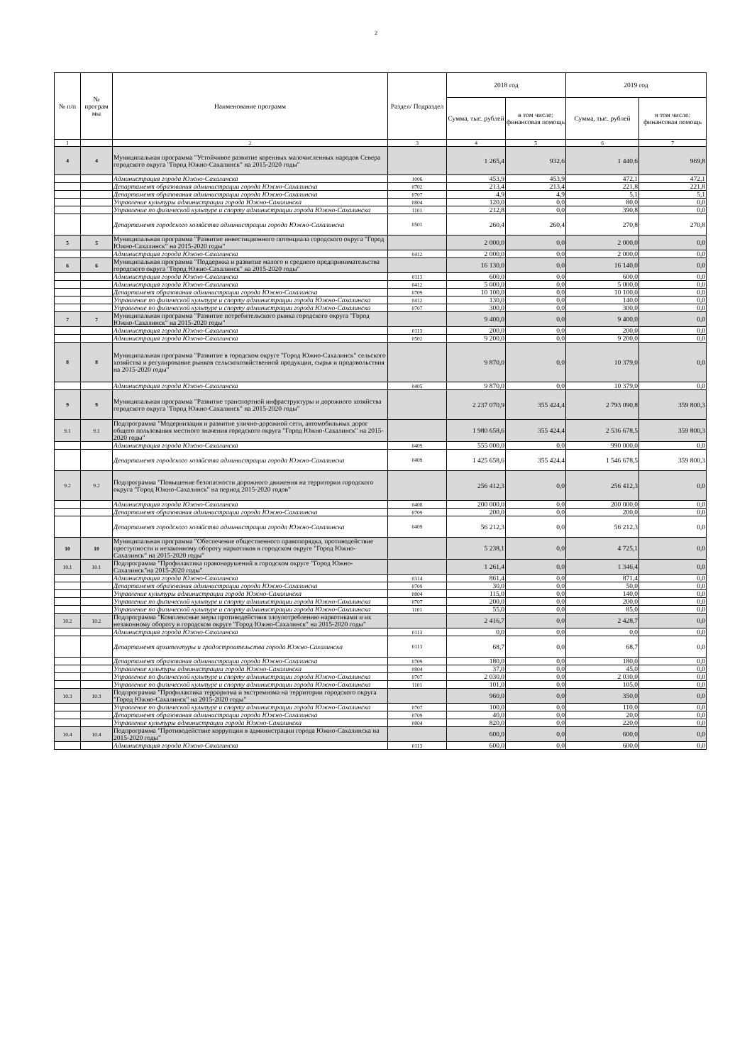2
| № п/п | № програм мы | Наименование программ | Раздел/ Подраздел | 2018 год | | 2019 год | |
| --- | --- | --- | --- | --- | --- | --- | --- |
| | | | | Сумма, тыс. рублей | в том числе: финансовая помощь | Сумма, тыс. рублей | в том числе: финансовая помощь |
| 1 | | 2 | 3 | 4 | 5 | 6 | 7 |
| 4 | 4 | Муниципальная программа "Устойчивое развитие коренных малочисленных народов Севера городского округа "Город Южно-Сахалинск" на 2015-2020 годы" | | 1 265,4 | 932,6 | 1 440,6 | 969,8 |
| | | Администрация города Южно-Сахалинска | 1006 | 453,9 | 453,9 | 472,1 | 472,1 |
| | | Департамент образования администрации города Южно-Сахалинска | 0702 | 213,4 | 213,4 | 221,8 | 221,8 |
| | | Департамент образования администрации города Южно-Сахалинска | 0707 | 4,9 | 4,9 | 5,1 | 5,1 |
| | | Управление культуры администрации города Южно-Сахалинска | 0804 | 120,0 | 0,0 | 80,0 | 0,0 |
| | | Управление по физической культуре и спорту администрации города Южно-Сахалинска | 1101 | 212,8 | 0,0 | 390,8 | 0,0 |
| | | Департамент городского хозяйства администрации города Южно-Сахалинска | 0501 | 260,4 | 260,4 | 270,8 | 270,8 |
| 5 | 5 | Муниципальная программа "Развитие инвестиционного потенциала городского округа "Город Южно-Сахалинск" на 2015-2020 годы" | | 2 000,0 | 0,0 | 2 000,0 | 0,0 |
| | | Администрация города Южно-Сахалинска | 0412 | 2 000,0 | 0,0 | 2 000,0 | 0,0 |
| 6 | 6 | Муниципальная программа "Поддержка и развитие малого и среднего предпринимательства городского округа "Город Южно-Сахалинск" на 2015-2020 годы" | | 16 130,0 | 0,0 | 16 140,0 | 0,0 |
| | | Администрация города Южно-Сахалинска | 0113 | 600,0 | 0,0 | 600,0 | 0,0 |
| | | Администрация города Южно-Сахалинска | 0412 | 5 000,0 | 0,0 | 5 000,0 | 0,0 |
| | | Департамент образования администрации города Южно-Сахалинска | 0709 | 10 100,0 | 0,0 | 10 100,0 | 0,0 |
| | | Управление по физической культуре и спорту администрации города Южно-Сахалинска | 0412 | 130,0 | 0,0 | 140,0 | 0,0 |
| | | Управление по физической культуре и спорту администрации города Южно-Сахалинска | 0707 | 300,0 | 0,0 | 300,0 | 0,0 |
| 7 | 7 | Муниципальная программа "Развитие потребительского рынка городского округа "Город Южно-Сахалинск" на 2015-2020 годы" | | 9 400,0 | 0,0 | 9 400,0 | 0,0 |
| | | Администрация города Южно-Сахалинска | 0113 | 200,0 | 0,0 | 200,0 | 0,0 |
| | | Администрация города Южно-Сахалинска | 0502 | 9 200,0 | 0,0 | 9 200,0 | 0,0 |
| 8 | 8 | Муниципальная программа "Развитие в городском округе "Город Южно-Сахалинск" сельского хозяйства и регулирование рынков сельскохозяйственной продукции, сырья и продовольствия на 2015-2020 годы" | | 9 870,0 | 0,0 | 10 379,0 | 0,0 |
| | | Администрация города Южно-Сахалинска | 0405 | 9 870,0 | 0,0 | 10 379,0 | 0,0 |
| 9 | 9 | Муниципальная программа "Развитие транспортной инфраструктуры и дорожного хозяйства городского округа "Город Южно-Сахалинск" на 2015-2020 годы" | | 2 237 070,9 | 355 424,4 | 2 793 090,8 | 359 800,3 |
| 9.1 | 9.1 | Подпрограмма "Модернизация и развитие улично-дорожной сети, автомобильных дорог общего пользования местного значения городского округа "Город Южно-Сахалинск" на 2015-2020 годы" | | 1 980 658,6 | 355 424,4 | 2 536 678,5 | 359 800,3 |
| | | Администрация города Южно-Сахалинска | 0409 | 555 000,0 | 0,0 | 990 000,0 | 0,0 |
| | | Департамент городского хозяйства администрации города Южно-Сахалинска | 0409 | 1 425 658,6 | 355 424,4 | 1 546 678,5 | 359 800,3 |
| 9.2 | 9.2 | Подпрограмма "Повышение безопасности дорожного движения на территории городского округа "Город Южно-Сахалинск" на период 2015-2020 годов" | | 256 412,3 | 0,0 | 256 412,3 | 0,0 |
| | | Администрация города Южно-Сахалинска | 0408 | 200 000,0 | 0,0 | 200 000,0 | 0,0 |
| | | Департамент образования администрации города Южно-Сахалинска | 0709 | 200,0 | 0,0 | 200,0 | 0,0 |
| | | Департамент городского хозяйства администрации города Южно-Сахалинска | 0409 | 56 212,3 | 0,0 | 56 212,3 | 0,0 |
| 10 | 10 | Муниципальная программа "Обеспечение общественного правопорядка, противодействие преступности и незаконному обороту наркотиков в городском округе "Город Южно-Сахалинск" на 2015-2020 годы" | | 5 238,1 | 0,0 | 4 725,1 | 0,0 |
| 10.1 | 10.1 | Подпрограмма "Профилактика правонарушений в городском округе "Город Южно-Сахалинск"на 2015-2020 годы" | | 1 261,4 | 0,0 | 1 346,4 | 0,0 |
| | | Администрация города Южно-Сахалинска | 0314 | 861,4 | 0,0 | 871,4 | 0,0 |
| | | Департамент образования администрации города Южно-Сахалинска | 0709 | 30,0 | 0,0 | 50,0 | 0,0 |
| | | Управление культуры администрации города Южно-Сахалинска | 0804 | 115,0 | 0,0 | 140,0 | 0,0 |
| | | Управление по физической культуре и спорту администрации города Южно-Сахалинска | 0707 | 200,0 | 0,0 | 200,0 | 0,0 |
| | | Управление по физической культуре и спорту администрации города Южно-Сахалинска | 1101 | 55,0 | 0,0 | 85,0 | 0,0 |
| 10.2 | 10.2 | Подпрограмма "Комплексные меры противодействия злоупотреблению наркотиками и их незаконному обороту в городском округе "Город Южно-Сахалинск" на 2015-2020 годы" | | 2 416,7 | 0,0 | 2 428,7 | 0,0 |
| | | Администрация города Южно-Сахалинска | 0113 | 0,0 | 0,0 | 0,0 | 0,0 |
| | | Департамент архитектуры и градостроительства города Южно-Сахалинска | 0113 | 68,7 | 0,0 | 68,7 | 0,0 |
| | | Департамент образования администрации города Южно-Сахалинска | 0709 | 180,0 | 0,0 | 180,0 | 0,0 |
| | | Управление культуры администрации города Южно-Сахалинска | 0804 | 37,0 | 0,0 | 45,0 | 0,0 |
| | | Управление по физической культуре и спорту администрации города Южно-Сахалинска | 0707 | 2 030,0 | 0,0 | 2 030,0 | 0,0 |
| | | Управление по физической культуре и спорту администрации города Южно-Сахалинска | 1101 | 101,0 | 0,0 | 105,0 | 0,0 |
| 10.3 | 10.3 | Подпрограмма "Профилактика терроризма и экстремизма на территории городского округа "Город Южно-Сахалинск" на 2015-2020 годы" | | 960,0 | 0,0 | 350,0 | 0,0 |
| | | Управление по физической культуре и спорту администрации города Южно-Сахалинска | 0707 | 100,0 | 0,0 | 110,0 | 0,0 |
| | | Департамент образования администрации города Южно-Сахалинска | 0709 | 40,0 | 0,0 | 20,0 | 0,0 |
| | | Управление культуры администрации города Южно-Сахалинска | 0804 | 820,0 | 0,0 | 220,0 | 0,0 |
| 10.4 | 10.4 | Подпрограмма "Противодействие коррупции в администрации города Южно-Сахалинска на 2015-2020 годы" | | 600,0 | 0,0 | 600,0 | 0,0 |
| | | Администрация города Южно-Сахалинска | 0113 | 600,0 | 0,0 | 600,0 | 0,0 |